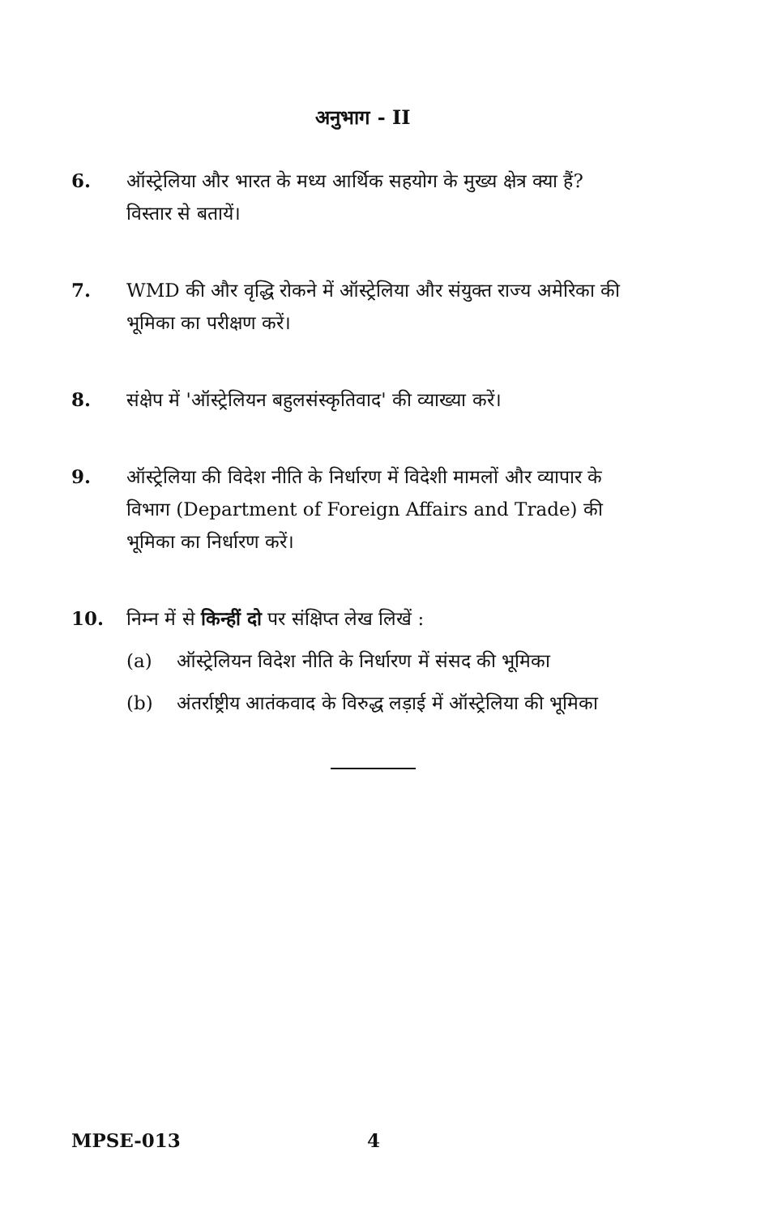अनुभाग - II
6. ऑस्ट्रेलिया और भारत के मध्य आर्थिक सहयोग के मुख्य क्षेत्र क्या हैं? विस्तार से बतायें।
7. WMD की और वृद्धि रोकने में ऑस्ट्रेलिया और संयुक्त राज्य अमेरिका की भूमिका का परीक्षण करें।
8. संक्षेप में 'ऑस्ट्रेलियन बहुलसंस्कृतिवाद' की व्याख्या करें।
9. ऑस्ट्रेलिया की विदेश नीति के निर्धारण में विदेशी मामलों और व्यापार के विभाग (Department of Foreign Affairs and Trade) की भूमिका का निर्धारण करें।
10. निम्न में से किन्हीं दो पर संक्षिप्त लेख लिखें :
(a) ऑस्ट्रेलियन विदेश नीति के निर्धारण में संसद की भूमिका
(b) अंतर्राष्ट्रीय आतंकवाद के विरुद्ध लड़ाई में ऑस्ट्रेलिया की भूमिका
MPSE-013 4